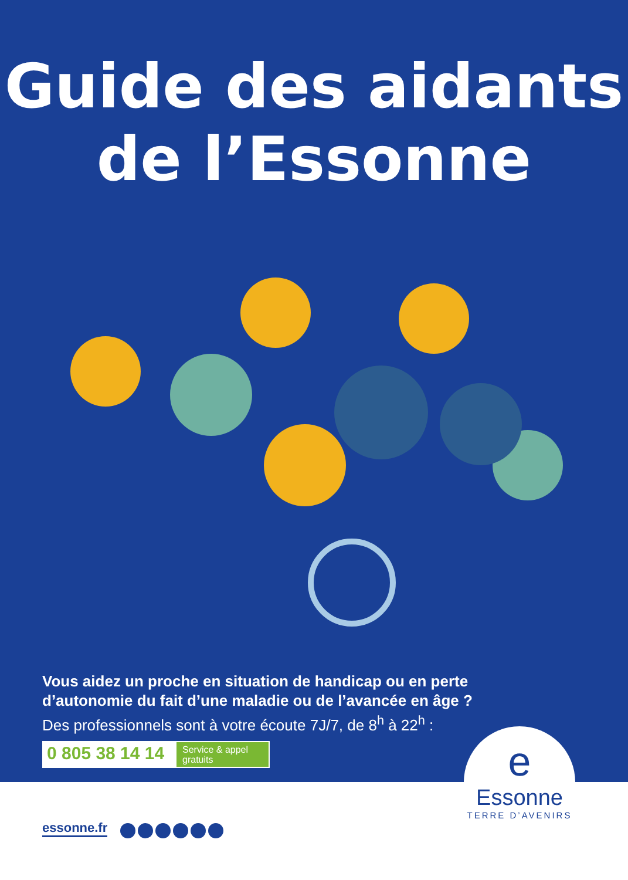Guide des aidants
de l’Essonne
Vous aidez un proche en situation de handicap ou en perte
d’autonomie du fait d’une maladie ou de l’avancée en âge ?
Des professionnels sont à votre écoute 7J/7, de 8<sup>h</sup> à 22<sup>h</sup> :
0 805 38 14 14
Service & appel
gratuits
e
Essonne
TERRE D’AVENIRS
essonne.fr